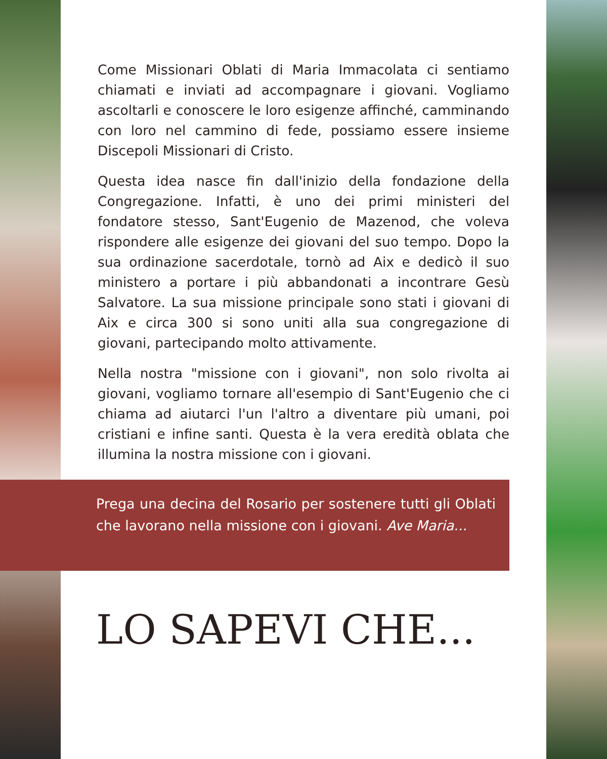Come Missionari Oblati di Maria Immacolata ci sentiamo chiamati e inviati ad accompagnare i giovani. Vogliamo ascoltarli e conoscere le loro esigenze affinché, camminando con loro nel cammino di fede, possiamo essere insieme Discepoli Missionari di Cristo.
Questa idea nasce fin dall'inizio della fondazione della Congregazione. Infatti, è uno dei primi ministeri del fondatore stesso, Sant'Eugenio de Mazenod, che voleva rispondere alle esigenze dei giovani del suo tempo. Dopo la sua ordinazione sacerdotale, tornò ad Aix e dedicò il suo ministero a portare i più abbandonati a incontrare Gesù Salvatore. La sua missione principale sono stati i giovani di Aix e circa 300 si sono uniti alla sua congregazione di giovani, partecipando molto attivamente.
Nella nostra "missione con i giovani", non solo rivolta ai giovani, vogliamo tornare all'esempio di Sant'Eugenio che ci chiama ad aiutarci l'un l'altro a diventare più umani, poi cristiani e infine santi. Questa è la vera eredità oblata che illumina la nostra missione con i giovani.
Prega una decina del Rosario per sostenere tutti gli Oblati che lavorano nella missione con i giovani. Ave Maria...
LO SAPEVI CHE...